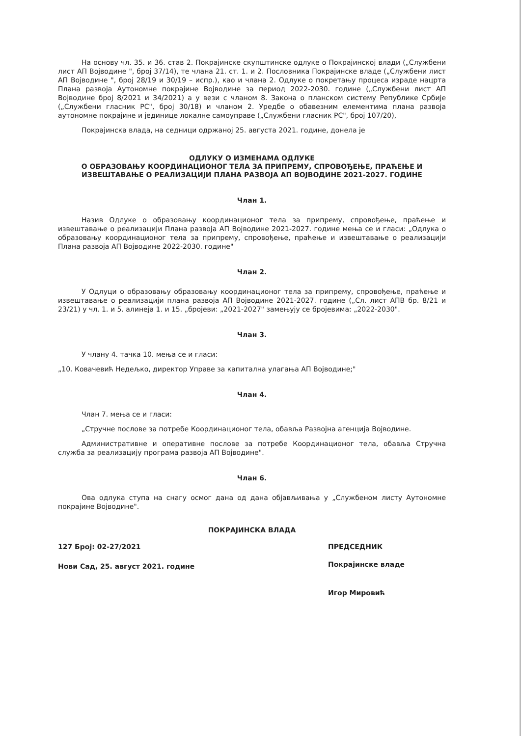На основу чл. 35. и 36. став 2. Покрајинске скупштинске одлуке о Покрајинској влади („Службени лист АП Војводине ", број 37/14), те члана 21. ст. 1. и 2. Пословника Покрајинске владе („Службени лист АП Војводине ", број 28/19 и 30/19 – испр.), као и члана 2. Одлуке о покретању процеса израде нацрта Плана развоја Аутономне покрајине Војводине за период 2022-2030. године („Службени лист АП Војводине број 8/2021 и 34/2021) а у вези с чланом 8. Закона о планском систему Републике Србије („Службени гласник РС", број 30/18) и чланом 2. Уредбе о обавезним елементима плана развоја аутономне покрајине и јединице локалне самоуправе („Службени гласник РС", број 107/20),
Покрајинска влада, на седници одржаној 25. августа 2021. године, донела је
ОДЛУКУ О ИЗМЕНАМА ОДЛУКЕ
О ОБРАЗОВАЊУ КООРДИНАЦИОНОГ ТЕЛА ЗА ПРИПРЕМУ, СПРОВОЂЕЊЕ, ПРАЋЕЊЕ И ИЗВЕШТАВАЊЕ О РЕАЛИЗАЦИЈИ ПЛАНА РАЗВОЈА АП ВОЈВОДИНЕ 2021-2027. ГОДИНЕ
Члан 1.
Назив Одлуке о образовању координационог тела за припрему, спровођење, праћење и извештавање о реализацији Плана развоја АП Војводине 2021-2027. године мења се и гласи: „Одлука о образовању координационог тела за припрему, спровођење, праћење и извештавање о реализацији Плана развоја АП Војводине 2022-2030. године"
Члан 2.
У Одлуци о образовању образовању координационог тела за припрему, спровођење, праћење и извештавање о реализацији плана развоја АП Војводине 2021-2027. године („Сл. лист АПВ бр. 8/21 и 23/21) у чл. 1. и 5. алинеја 1. и 15. „бројеви: „2021-2027" замењују се бројевима: „2022-2030".
Члан 3.
У члану 4. тачка 10. мења се и гласи:
„10. Ковачевић Недељко, директор Управе за капитална улагања АП Војводине;"
Члан 4.
Члан 7. мења се и гласи:
„Стручне послове за потребе Координационог тела, обавља Развојна агенција Војводине.
Административне и оперативне послове за потребе Координационог тела, обавља Стручна служба за реализацију програма развоја АП Војводине".
Члан 6.
Ова одлука ступа на снагу осмог дана од дана објављивања у „Службеном листу Аутономне покрајине Војводине".
ПОКРАЈИНСКА ВЛАДА
127 Број: 02-27/2021
Нови Сад, 25. август 2021. године
ПРЕДСЕДНИК
Покрајинске владе
Игор Мировић